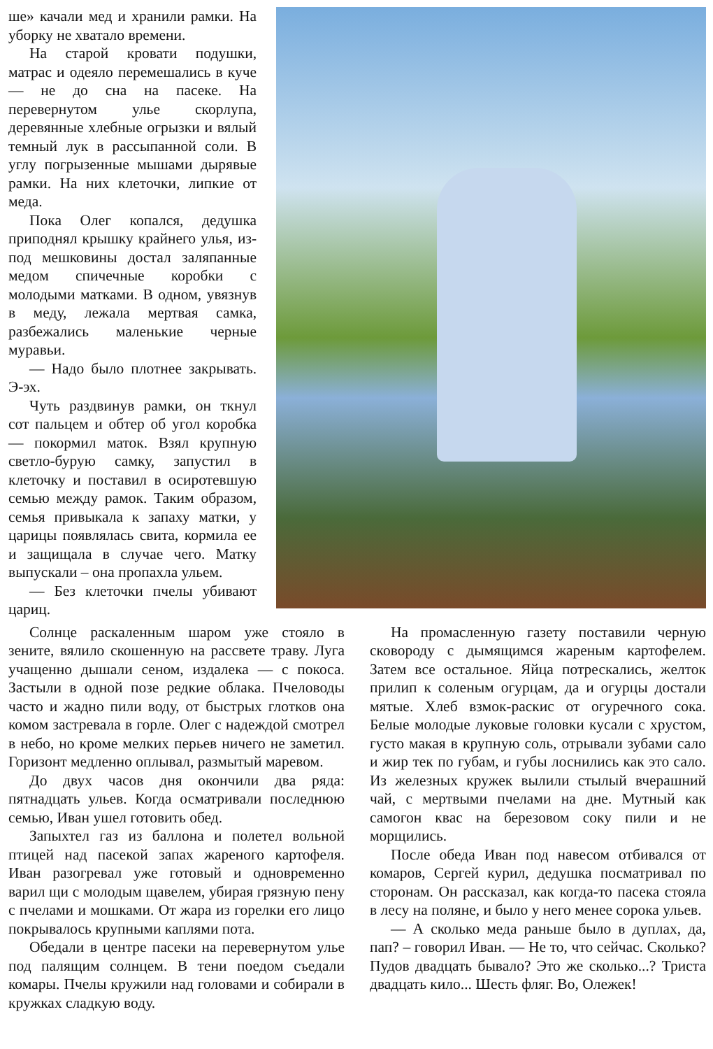ше» качали мед и хранили рамки. На уборку не хватало времени.
На старой кровати подушки, матрас и одеяло перемешались в куче — не до сна на пасеке. На перевернутом улье скорлупа, деревянные хлебные огрызки и вялый темный лук в рассыпанной соли. В углу погрызенные мышами дырявые рамки. На них клеточки, липкие от меда.
Пока Олег копался, дедушка приподнял крышку крайнего улья, из-под мешковины достал заляпанные медом спичечные коробки с молодыми матками. В одном, увязнув в меду, лежала мертвая самка, разбежались маленькие черные муравьи.
— Надо было плотнее закрывать. Э-эх.
Чуть раздвинув рамки, он ткнул сот пальцем и обтер об угол коробка — покормил маток. Взял крупную светло-бурую самку, запустил в клеточку и поставил в осиротевшую семью между рамок. Таким образом, семья привыкала к запаху матки, у царицы появлялась свита, кормила ее и защищала в случае чего. Матку выпускали – она пропахла ульем.
— Без клеточки пчелы убивают цариц.
Солнце раскаленным шаром уже стояло в зените, вялило скошенную на рассвете траву. Луга учащенно дышали сеном, издалека — с покоса. Застыли в одной позе редкие облака. Пчеловоды часто и жадно пили воду, от быстрых глотков она комом застревала в горле. Олег с надеждой смотрел в небо, но кроме мелких перьев ничего не заметил. Горизонт медленно оплывал, размытый маревом.
До двух часов дня окончили два ряда: пятнадцать ульев. Когда осматривали последнюю семью, Иван ушел готовить обед.
Запыхтел газ из баллона и полетел вольной птицей над пасекой запах жареного картофеля. Иван разогревал уже готовый и одновременно варил щи с молодым щавелем, убирая грязную пену с пчелами и мошками. От жара из горелки его лицо покрывалось крупными каплями пота.
Обедали в центре пасеки на перевернутом улье под палящим солнцем. В тени поедом съедали комары. Пчелы кружили над головами и собирали в кружках сладкую воду.
На промасленную газету поставили черную сковороду с дымящимся жареным картофелем. Затем все остальное. Яйца потрескались, желток прилип к соленым огурцам, да и огурцы достали мятые. Хлеб взмок-раскис от огуречного сока. Белые молодые луковые головки кусали с хрустом, густо макая в крупную соль, отрывали зубами сало и жир тек по губам, и губы лоснились как это сало. Из железных кружек вылили стылый вчерашний чай, с мертвыми пчелами на дне. Мутный как самогон квас на березовом соку пили и не морщились.
После обеда Иван под навесом отбивался от комаров, Сергей курил, дедушка посматривал по сторонам. Он рассказал, как когда-то пасека стояла в лесу на поляне, и было у него менее сорока ульев.
— А сколько меда раньше было в дуплах, да, пап? – говорил Иван. — Не то, что сейчас. Сколько? Пудов двадцать бывало? Это же сколько...? Триста двадцать кило... Шесть фляг. Во, Олежек!